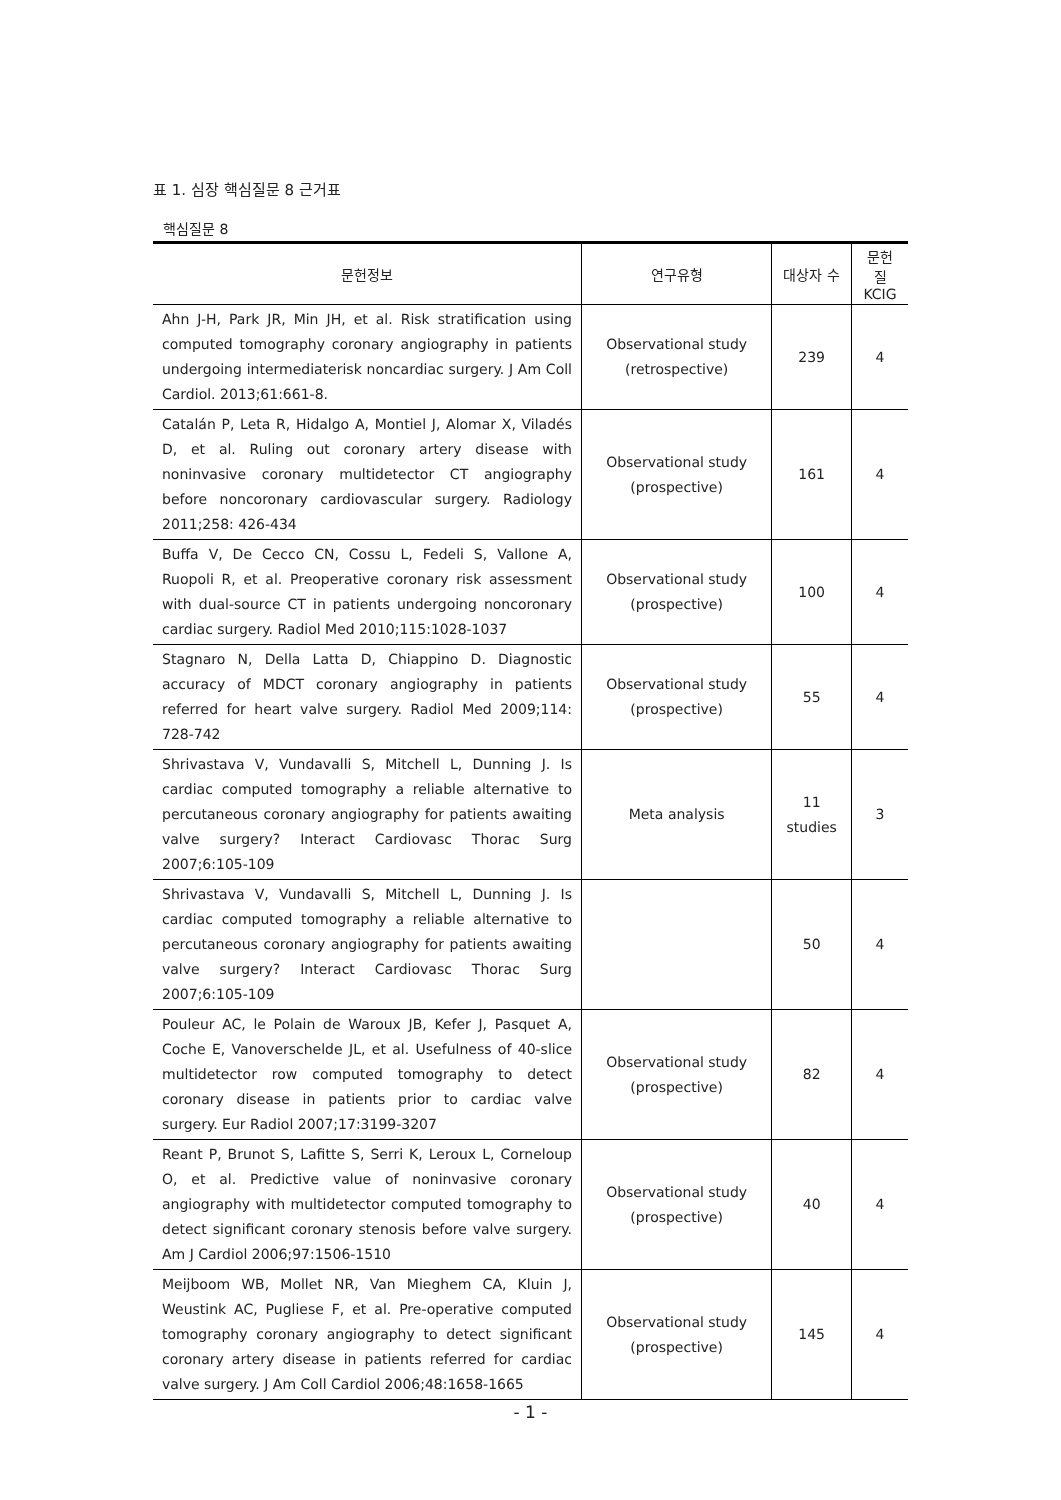표 1. 심장 핵심질문 8 근거표
핵심질문 8
| 문헌정보 | 연구유형 | 대상자 수 | 문헌 질 KCIG |
| --- | --- | --- | --- |
| Ahn J-H, Park JR, Min JH, et al. Risk stratification using computed tomography coronary angiography in patients undergoing intermediaterisk noncardiac surgery. J Am Coll Cardiol. 2013;61:661-8. | Observational study (retrospective) | 239 | 4 |
| Catalán P, Leta R, Hidalgo A, Montiel J, Alomar X, Viladés D, et al. Ruling out coronary artery disease with noninvasive coronary multidetector CT angiography before noncoronary cardiovascular surgery. Radiology 2011;258: 426-434 | Observational study (prospective) | 161 | 4 |
| Buffa V, De Cecco CN, Cossu L, Fedeli S, Vallone A, Ruopoli R, et al. Preoperative coronary risk assessment with dual-source CT in patients undergoing noncoronary cardiac surgery. Radiol Med 2010;115:1028-1037 | Observational study (prospective) | 100 | 4 |
| Stagnaro N, Della Latta D, Chiappino D. Diagnostic accuracy of MDCT coronary angiography in patients referred for heart valve surgery. Radiol Med 2009;114: 728-742 | Observational study (prospective) | 55 | 4 |
| Shrivastava V, Vundavalli S, Mitchell L, Dunning J. Is cardiac computed tomography a reliable alternative to percutaneous coronary angiography for patients awaiting valve surgery? Interact Cardiovasc Thorac Surg 2007;6:105-109 | Meta analysis | 11 studies | 3 |
| Shrivastava V, Vundavalli S, Mitchell L, Dunning J. Is cardiac computed tomography a reliable alternative to percutaneous coronary angiography for patients awaiting valve surgery? Interact Cardiovasc Thorac Surg 2007;6:105-109 | | 50 | 4 |
| Pouleur AC, le Polain de Waroux JB, Kefer J, Pasquet A, Coche E, Vanoverschelde JL, et al. Usefulness of 40-slice multidetector row computed tomography to detect coronary disease in patients prior to cardiac valve surgery. Eur Radiol 2007;17:3199-3207 | Observational study (prospective) | 82 | 4 |
| Reant P, Brunot S, Lafitte S, Serri K, Leroux L, Corneloup O, et al. Predictive value of noninvasive coronary angiography with multidetector computed tomography to detect significant coronary stenosis before valve surgery. Am J Cardiol 2006;97:1506-1510 | Observational study (prospective) | 40 | 4 |
| Meijboom WB, Mollet NR, Van Mieghem CA, Kluin J, Weustink AC, Pugliese F, et al. Pre-operative computed tomography coronary angiography to detect significant coronary artery disease in patients referred for cardiac valve surgery. J Am Coll Cardiol 2006;48:1658-1665 | Observational study (prospective) | 145 | 4 |
- 1 -